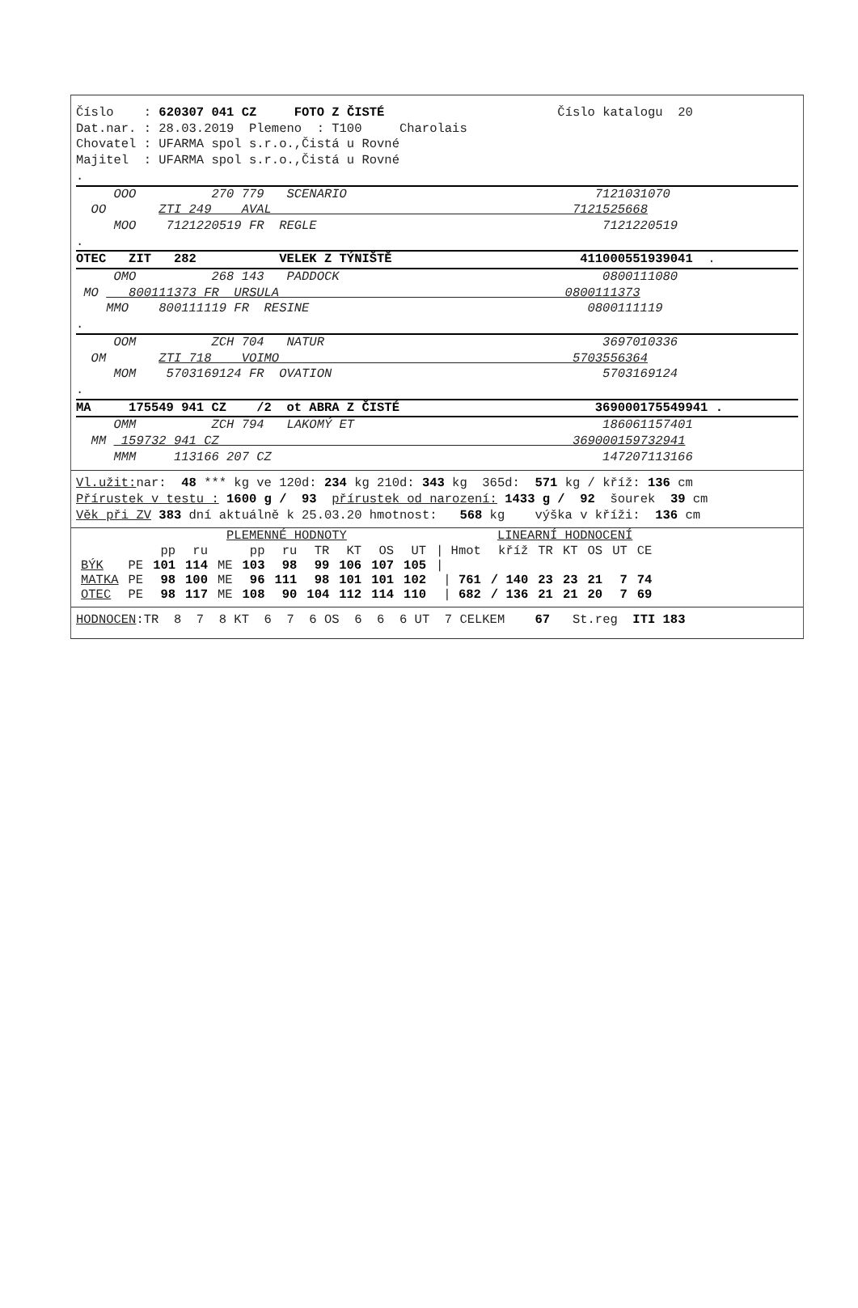Číslo : 620307 041 CZ FOTO Z ČISTÉ Číslo katalogu 20
Dat.nar. : 28.03.2019 Plemeno : T100 Charolais
Chovatel : UFARMA spol s.r.o.,Čistá u Rovné
Majitel : UFARMA spol s.r.o.,Čistá u Rovné
.
OOO 270 779 SCENARIO 7121031070
OO ZTI 249 AVAL 7121525668
MOO 7121220519 FR REGLE 7121220519
.
OTEC ZIT 282 VELEK Z TÝNIŠTĚ 411000551939041 .
OMO 268 143 PADDOCK 0800111080
MO 800111373 FR URSULA 0800111373
MMO 800111119 FR RESINE 0800111119
.
OOM ZCH 704 NATUR 3697010336
OM ZTI 718 VOIMO 5703556364
MOM 5703169124 FR OVATION 5703169124
.
MA 175549 941 CZ /2 ot ABRA Z ČISTÉ 369000175549941 .
OMM ZCH 794 LAKOMÝ ET 186061157401
MM 159732 941 CZ 369000159732941
MMM 113166 207 CZ 147207113166
Vl.užit: nar: 48 *** kg ve 120d: 234 kg 210d: 343 kg 365d: 571 kg / kříž: 136 cm
Přírustek v testu : 1600 g / 93 přírustek od narození: 1433 g / 92 šourek 39 cm
Věk při ZV 383 dní aktuálně k 25.03.20 hmotnost: 568 kg výška v kříži: 136 cm
PLEMENNÉ HODNOTY LINEARNÍ HODNOCENÍ
| | | pp | ru | | pp | ru | TR | KT | OS | UT | / Hmot | kříž | TR | KT | OS | UT | CE |
| --- | --- | --- | --- | --- | --- | --- | --- | --- | --- | --- | --- | --- | --- | --- | --- | --- | --- |
| BÝK | PE | 101 | 114 | ME | 103 | 98 | 99 | 106 | 107 | 105 | / | | | | | | |
| MATKA | PE | 98 | 100 | ME | 96 | 111 | 98 | 101 | 101 | 102 | / 761 | / 140 | 23 | 23 | 21 | 7 | 74 |
| OTEC | PE | 98 | 117 | ME | 108 | 90 | 104 | 112 | 114 | 110 | / 682 | / 136 | 21 | 21 | 20 | 7 | 69 |
HODNOCEN:TR 8 7 8 KT 6 7 6 OS 6 6 6 UT 7 CELKEM 67 St.reg ITI 183